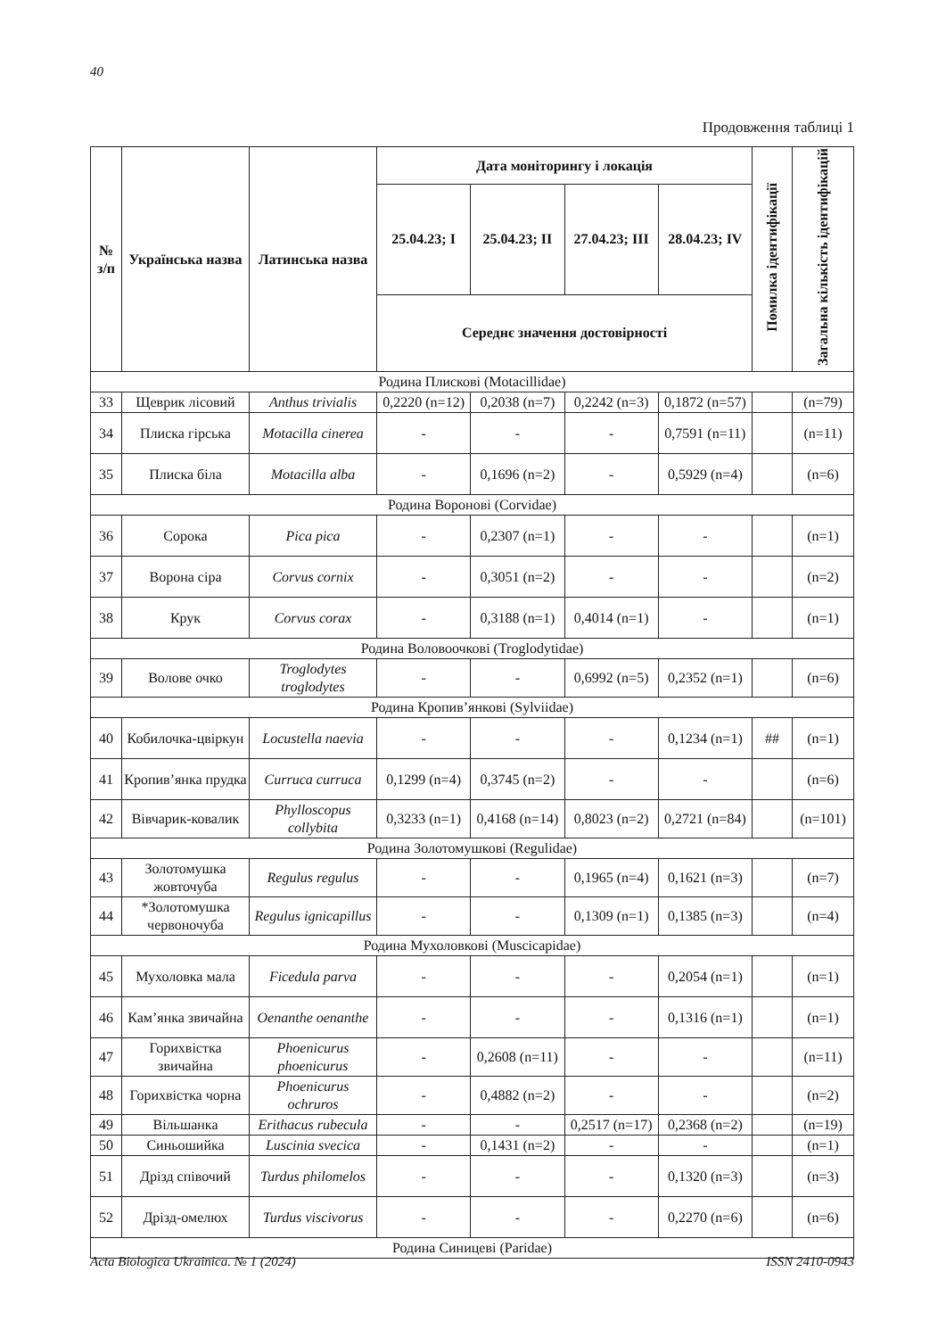40
Продовження таблиці 1
| № з/п | Українська назва | Латинська назва | Дата моніторингу і локація | | | | Помилка ідентифікації | Загальна кількість ідентифікацій |
| --- | --- | --- | --- | --- | --- | --- | --- | --- |
| | | | 25.04.23; I | 25.04.23; II | 27.04.23; III | 28.04.23; IV | | |
| | | | Середнє значення достовірності | | | | | |
| Родина Плискові (Motacillidae) | | | | | | | | |
| 33 | Щеврик лісовий | Anthus trivialis | 0,2220 (n=12) | 0,2038 (n=7) | 0,2242 (n=3) | 0,1872 (n=57) | | (n=79) |
| 34 | Плиска гірська | Motacilla cinerea | - | - | - | 0,7591 (n=11) | | (n=11) |
| 35 | Плиска біла | Motacilla alba | - | 0,1696 (n=2) | - | 0,5929 (n=4) | | (n=6) |
| Родина Воронові (Corvidae) | | | | | | | | |
| 36 | Сорока | Pica pica | - | 0,2307 (n=1) | - | - | | (n=1) |
| 37 | Ворона сіра | Corvus cornix | - | 0,3051 (n=2) | - | - | | (n=2) |
| 38 | Крук | Corvus corax | - | 0,3188 (n=1) | 0,4014 (n=1) | - | | (n=1) |
| Родина Воловоочкові (Troglodytidae) | | | | | | | | |
| 39 | Волове очко | Troglodytes troglodytes | - | - | 0,6992 (n=5) | 0,2352 (n=1) | | (n=6) |
| Родина Кропив’янкові (Sylviidae) | | | | | | | | |
| 40 | Кобилочка-цвіркун | Locustella naevia | - | - | - | 0,1234 (n=1) | ## | (n=1) |
| 41 | Кропив’янка прудка | Curruca curruca | 0,1299 (n=4) | 0,3745 (n=2) | - | - | | (n=6) |
| 42 | Вівчарик-ковалик | Phylloscopus collybita | 0,3233 (n=1) | 0,4168 (n=14) | 0,8023 (n=2) | 0,2721 (n=84) | | (n=101) |
| Родина Золотомушкові (Regulidae) | | | | | | | | |
| 43 | Золотомушка жовточуба | Regulus regulus | - | - | 0,1965 (n=4) | 0,1621 (n=3) | | (n=7) |
| 44 | *Золотомушка червоночуба | Regulus ignicapillus | - | - | 0,1309 (n=1) | 0,1385 (n=3) | | (n=4) |
| Родина Мухоловкові (Muscicapidae) | | | | | | | | |
| 45 | Мухоловка мала | Ficedula parva | - | - | - | 0,2054 (n=1) | | (n=1) |
| 46 | Кам’янка звичайна | Oenanthe oenanthe | - | - | - | 0,1316 (n=1) | | (n=1) |
| 47 | Горихвістка звичайна | Phoenicurus phoenicurus | - | 0,2608 (n=11) | - | - | | (n=11) |
| 48 | Горихвістка чорна | Phoenicurus ochruros | - | 0,4882 (n=2) | - | - | | (n=2) |
| 49 | Вільшанка | Erithacus rubecula | - | - | 0,2517 (n=17) | 0,2368 (n=2) | | (n=19) |
| 50 | Синьошийка | Luscinia svecica | - | 0,1431 (n=2) | - | - | | (n=1) |
| 51 | Дрізд співочий | Turdus philomelos | - | - | - | 0,1320 (n=3) | | (n=3) |
| 52 | Дрізд-омелюх | Turdus viscivorus | - | - | - | 0,2270 (n=6) | | (n=6) |
| Родина Синицеві (Paridae) | | | | | | | | |
Acta Biologica Ukrainica. № 1 (2024) ISSN 2410-0943